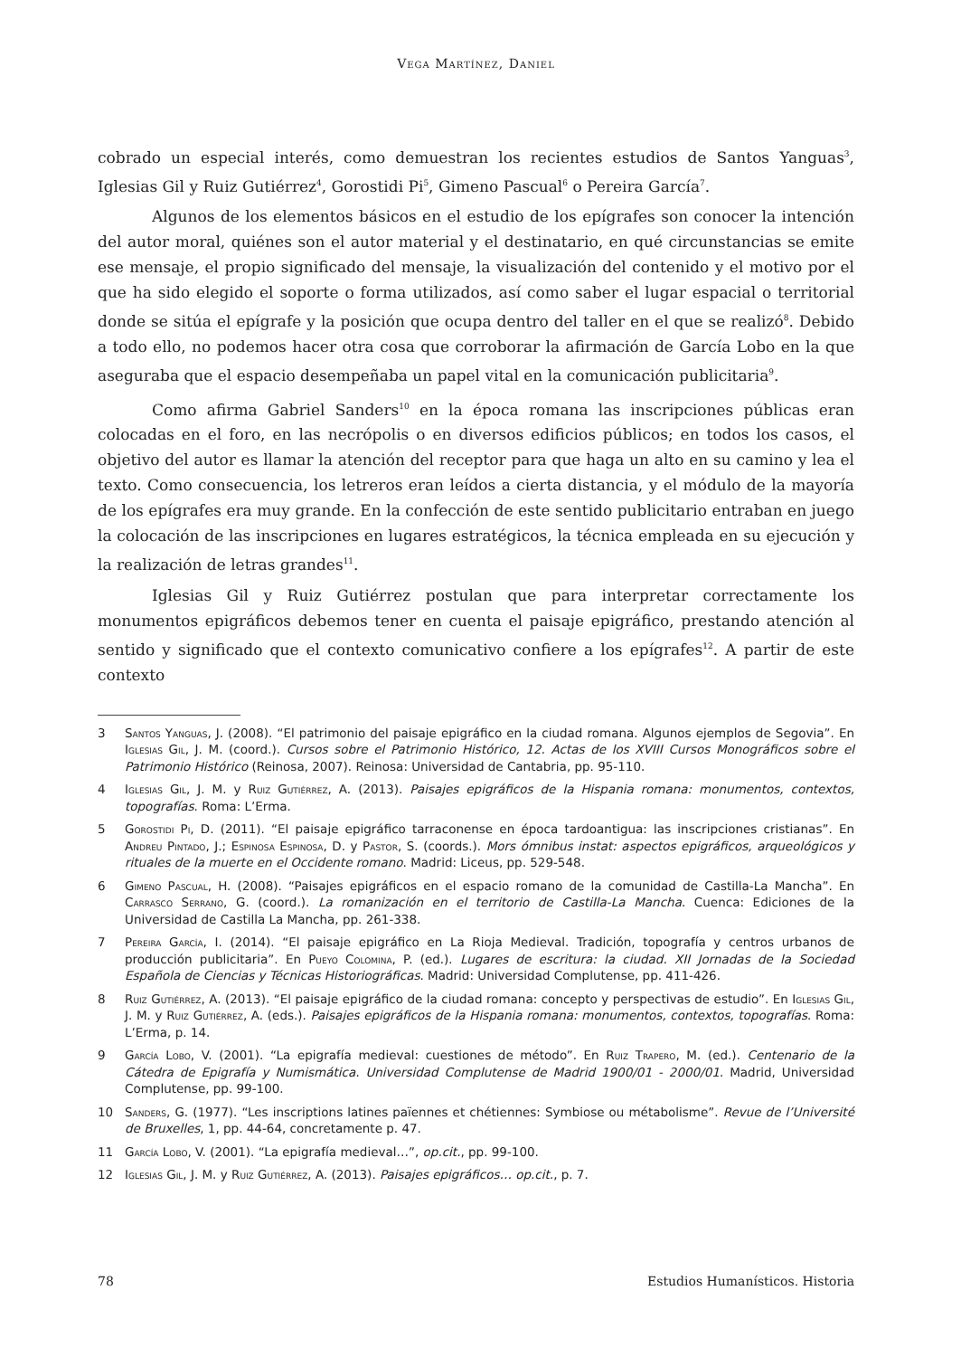Vega Martínez, Daniel
cobrado un especial interés, como demuestran los recientes estudios de Santos Yanguas<sup>3</sup>, Iglesias Gil y Ruiz Gutiérrez<sup>4</sup>, Gorostidi Pi<sup>5</sup>, Gimeno Pascual<sup>6</sup> o Pereira García<sup>7</sup>.
Algunos de los elementos básicos en el estudio de los epígrafes son conocer la intención del autor moral, quiénes son el autor material y el destinatario, en qué circunstancias se emite ese mensaje, el propio significado del mensaje, la visualización del contenido y el motivo por el que ha sido elegido el soporte o forma utilizados, así como saber el lugar espacial o territorial donde se sitúa el epígrafe y la posición que ocupa dentro del taller en el que se realizó<sup>8</sup>. Debido a todo ello, no podemos hacer otra cosa que corroborar la afirmación de García Lobo en la que aseguraba que el espacio desempeñaba un papel vital en la comunicación publicitaria<sup>9</sup>.
Como afirma Gabriel Sanders<sup>10</sup> en la época romana las inscripciones públicas eran colocadas en el foro, en las necrópolis o en diversos edificios públicos; en todos los casos, el objetivo del autor es llamar la atención del receptor para que haga un alto en su camino y lea el texto. Como consecuencia, los letreros eran leídos a cierta distancia, y el módulo de la mayoría de los epígrafes era muy grande. En la confección de este sentido publicitario entraban en juego la colocación de las inscripciones en lugares estratégicos, la técnica empleada en su ejecución y la realización de letras grandes<sup>11</sup>.
Iglesias Gil y Ruiz Gutiérrez postulan que para interpretar correctamente los monumentos epigráficos debemos tener en cuenta el paisaje epigráfico, prestando atención al sentido y significado que el contexto comunicativo confiere a los epígrafes<sup>12</sup>. A partir de este contexto
3 Santos Yanguas, J. (2008). “El patrimonio del paisaje epigráfico en la ciudad romana. Algunos ejemplos de Segovia”. En Iglesias Gil, J. M. (coord.). Cursos sobre el Patrimonio Histórico, 12. Actas de los XVIII Cursos Monográficos sobre el Patrimonio Histórico (Reinosa, 2007). Reinosa: Universidad de Cantabria, pp. 95-110.
4 Iglesias Gil, J. M. y Ruiz Gutiérrez, A. (2013). Paisajes epigráficos de la Hispania romana: monumentos, contextos, topografías. Roma: L’Erma.
5 Gorostidi Pi, D. (2011). “El paisaje epigráfico tarraconense en época tardoantigua: las inscripciones cristianas”. En Andreu Pintado, J.; Espinosa Espinosa, D. y Pastor, S. (coords.). Mors ómnibus instat: aspectos epigráficos, arqueológicos y rituales de la muerte en el Occidente romano. Madrid: Liceus, pp. 529-548.
6 Gimeno Pascual, H. (2008). “Paisajes epigráficos en el espacio romano de la comunidad de Castilla-La Mancha”. En Carrasco Serrano, G. (coord.). La romanización en el territorio de Castilla-La Mancha. Cuenca: Ediciones de la Universidad de Castilla La Mancha, pp. 261-338.
7 Pereira García, I. (2014). “El paisaje epigráfico en La Rioja Medieval. Tradición, topografía y centros urbanos de producción publicitaria”. En Pueyo Colomina, P. (ed.). Lugares de escritura: la ciudad. XII Jornadas de la Sociedad Española de Ciencias y Técnicas Historiográficas. Madrid: Universidad Complutense, pp. 411-426.
8 Ruiz Gutiérrez, A. (2013). “El paisaje epigráfico de la ciudad romana: concepto y perspectivas de estudio”. En Iglesias Gil, J. M. y Ruiz Gutiérrez, A. (eds.). Paisajes epigráficos de la Hispania romana: monumentos, contextos, topografías. Roma: L’Erma, p. 14.
9 García Lobo, V. (2001). “La epigrafía medieval: cuestiones de método”. En Ruiz Trapero, M. (ed.). Centenario de la Cátedra de Epigrafía y Numismática. Universidad Complutense de Madrid 1900/01 - 2000/01. Madrid, Universidad Complutense, pp. 99-100.
10 Sanders, G. (1977). “Les inscriptions latines païennes et chétiennes: Symbiose ou métabolisme”. Revue de l’Université de Bruxelles, 1, pp. 44-64, concretamente p. 47.
11 García Lobo, V. (2001). “La epigrafía medieval…”, op.cit., pp. 99-100.
12 Iglesias Gil, J. M. y Ruiz Gutiérrez, A. (2013). Paisajes epigráficos… op.cit., p. 7.
78 Estudios Humanísticos. Historia